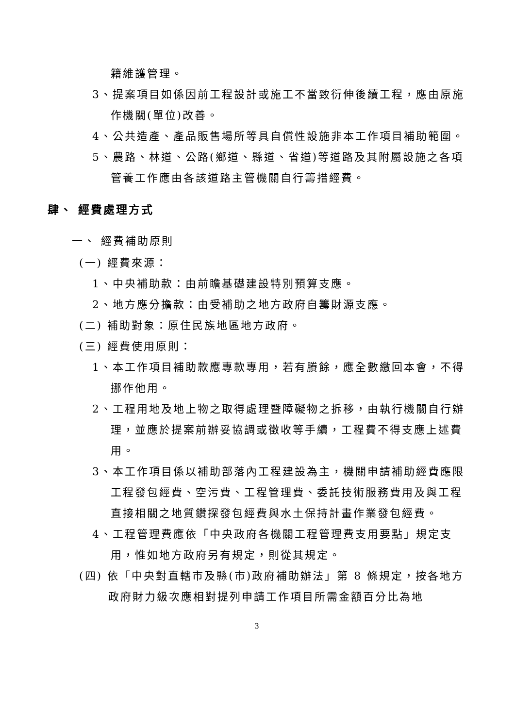籍維護管理。
3、提案項目如係因前工程設計或施工不當致衍伸後續工程，應由原施作機關(單位)改善。
4、公共造產、產品販售場所等具自償性設施非本工作項目補助範圍。
5、農路、林道、公路(鄉道、縣道、省道)等道路及其附屬設施之各項管養工作應由各該道路主管機關自行籌措經費。
肆、 經費處理方式
一、 經費補助原則
(一) 經費來源：
1、中央補助款：由前瞻基礎建設特別預算支應。
2、地方應分擔款：由受補助之地方政府自籌財源支應。
(二) 補助對象：原住民族地區地方政府。
(三) 經費使用原則：
1、本工作項目補助款應專款專用，若有賸餘，應全數繳回本會，不得挪作他用。
2、工程用地及地上物之取得處理暨障礙物之拆移，由執行機關自行辦理，並應於提案前辦妥協調或徵收等手續，工程費不得支應上述費用。
3、本工作項目係以補助部落內工程建設為主，機關申請補助經費應限工程發包經費、空污費、工程管理費、委託技術服務費用及與工程直接相關之地質鑽探發包經費與水土保持計畫作業發包經費。
4、工程管理費應依「中央政府各機關工程管理費支用要點」規定支用，惟如地方政府另有規定，則從其規定。
(四) 依「中央對直轄市及縣(市)政府補助辦法」第 8 條規定，按各地方政府財力級次應相對提列申請工作項目所需金額百分比為地
3